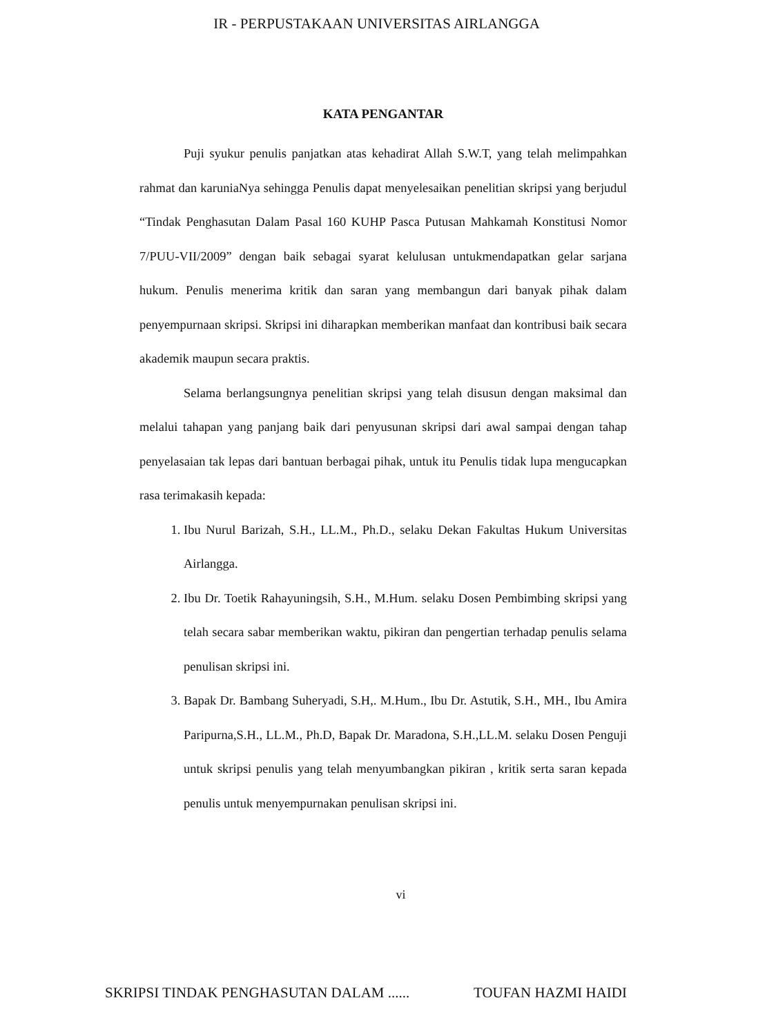IR - PERPUSTAKAAN UNIVERSITAS AIRLANGGA
KATA PENGANTAR
Puji syukur penulis panjatkan atas kehadirat Allah S.W.T, yang telah melimpahkan rahmat dan karuniaNya sehingga Penulis dapat menyelesaikan penelitian skripsi yang berjudul “Tindak Penghasutan Dalam Pasal 160 KUHP Pasca Putusan Mahkamah Konstitusi Nomor 7/PUU-VII/2009” dengan baik sebagai syarat kelulusan untukmendapatkan gelar sarjana hukum. Penulis menerima kritik dan saran yang membangun dari banyak pihak dalam penyempurnaan skripsi. Skripsi ini diharapkan memberikan manfaat dan kontribusi baik secara akademik maupun secara praktis.
Selama berlangsungnya penelitian skripsi yang telah disusun dengan maksimal dan melalui tahapan yang panjang baik dari penyusunan skripsi dari awal sampai dengan tahap penyelasaian tak lepas dari bantuan berbagai pihak, untuk itu Penulis tidak lupa mengucapkan rasa terimakasih kepada:
1. Ibu Nurul Barizah, S.H., LL.M., Ph.D., selaku Dekan Fakultas Hukum Universitas Airlangga.
2. Ibu Dr. Toetik Rahayuningsih, S.H., M.Hum. selaku Dosen Pembimbing skripsi yang telah secara sabar memberikan waktu, pikiran dan pengertian terhadap penulis selama penulisan skripsi ini.
3. Bapak Dr. Bambang Suheryadi, S.H,. M.Hum., Ibu Dr. Astutik, S.H., MH., Ibu Amira Paripurna,S.H., LL.M., Ph.D, Bapak Dr. Maradona, S.H.,LL.M. selaku Dosen Penguji untuk skripsi penulis yang telah menyumbangkan pikiran , kritik serta saran kepada penulis untuk menyempurnakan penulisan skripsi ini.
vi
SKRIPSI TINDAK PENGHASUTAN DALAM ...... TOUFAN HAZMI HAIDI